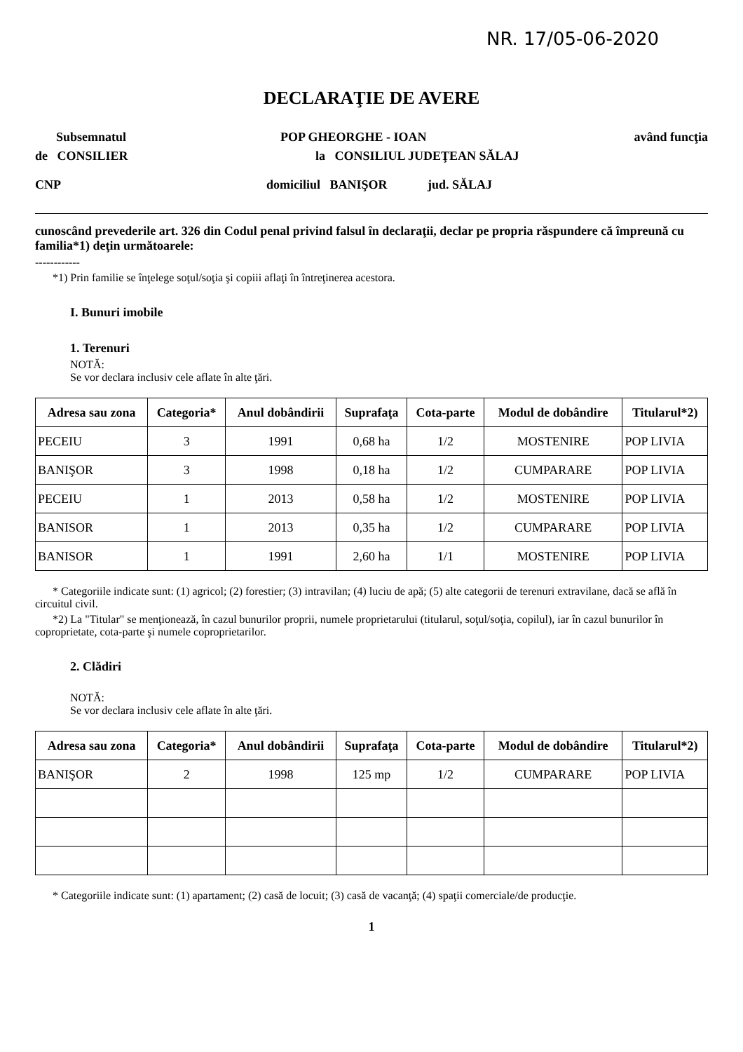NR. 17/05-06-2020
DECLARAŢIE DE AVERE
Subsemnatul POP GHEORGHE - IOAN având funcţia
de CONSILIER la CONSILIUL JUDEŢEAN SĂLAJ
CNP domiciliul BANIŞOR jud. SĂLAJ
cunoscând prevederile art. 326 din Codul penal privind falsul în declaraţii, declar pe propria răspundere că împreună cu familia*1) deţin următoarele:
------------
*1) Prin familie se înţelege soţul/soţia şi copiii aflaţi în întreţinerea acestora.
I. Bunuri imobile
1. Terenuri
NOTĂ:
Se vor declara inclusiv cele aflate în alte ţări.
| Adresa sau zona | Categoria* | Anul dobândirii | Suprafaţa | Cota-parte | Modul de dobândire | Titularul*2) |
| --- | --- | --- | --- | --- | --- | --- |
| PECEIU | 3 | 1991 | 0,68 ha | 1/2 | MOSTENIRE | POP LIVIA |
| BANIŞOR | 3 | 1998 | 0,18 ha | 1/2 | CUMPARARE | POP LIVIA |
| PECEIU | 1 | 2013 | 0,58 ha | 1/2 | MOSTENIRE | POP LIVIA |
| BANISOR | 1 | 2013 | 0,35 ha | 1/2 | CUMPARARE | POP LIVIA |
| BANISOR | 1 | 1991 | 2,60 ha | 1/1 | MOSTENIRE | POP LIVIA |
* Categoriile indicate sunt: (1) agricol; (2) forestier; (3) intravilan; (4) luciu de apă; (5) alte categorii de terenuri extravilane, dacă se află în circuitul civil.
*2) La "Titular" se menţionează, în cazul bunurilor proprii, numele proprietarului (titularul, soţul/soţia, copilul), iar în cazul bunurilor în coproprietate, cota-parte şi numele coproprietarilor.
2. Clădiri
NOTĂ:
Se vor declara inclusiv cele aflate în alte ţări.
| Adresa sau zona | Categoria* | Anul dobândirii | Suprafaţa | Cota-parte | Modul de dobândire | Titularul*2) |
| --- | --- | --- | --- | --- | --- | --- |
| BANIŞOR | 2 | 1998 | 125 mp | 1/2 | CUMPARARE | POP LIVIA |
* Categoriile indicate sunt: (1) apartament; (2) casă de locuit; (3) casă de vacanţă; (4) spaţii comerciale/de producţie.
1